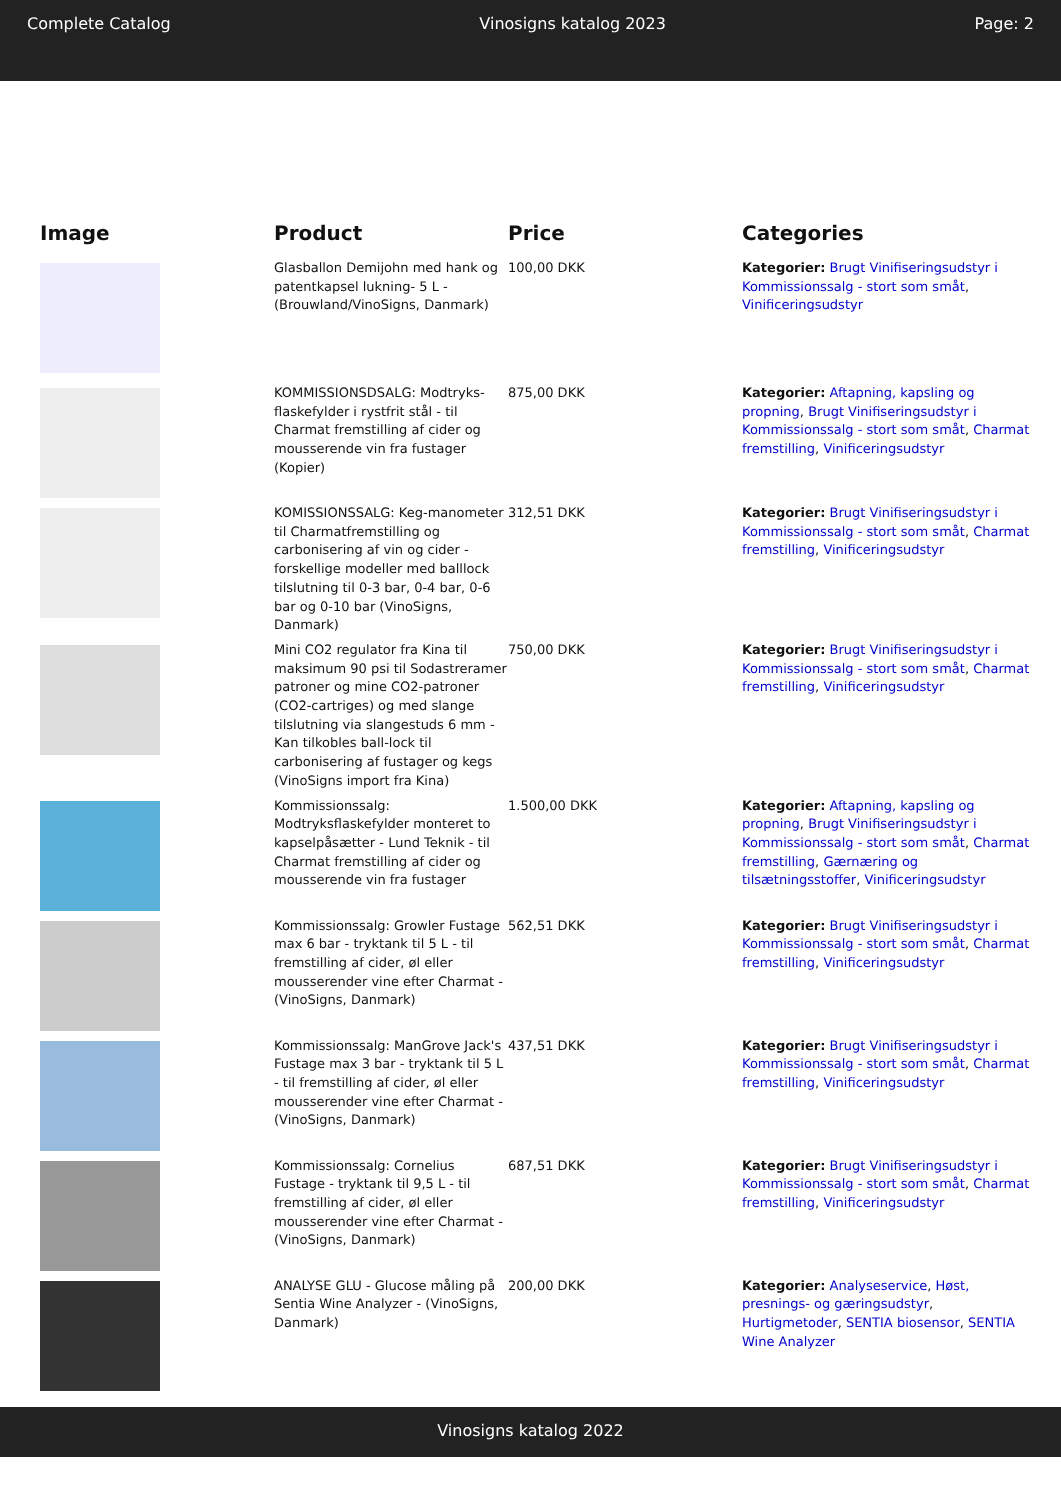Complete Catalog Vinosigns katalog 2023 Page: 2
| Image | Product | Price | Categories |
| --- | --- | --- | --- |
| | Glasballon Demijohn med hank og patentkapsel lukning- 5 L - (Brouwland/VinoSigns, Danmark) | 100,00 DKK | Kategorier: Brugt Vinifiseringsudstyr i Kommissionssalg - stort som småt , Vinificeringsudstyr |
| | KOMMISSIONSDSALG: Modtryks-flaskefylder i rystfrit stål - til Charmat fremstilling af cider og mousserende vin fra fustager (Kopier) | 875,00 DKK | Kategorier: Aftapning, kapsling og propning , Brugt Vinifiseringsudstyr i Kommissionssalg - stort som småt , Charmat fremstilling , Vinificeringsudstyr |
| | KOMISSIONSSALG: Keg-manometer til Charmatfremstilling og carbonisering af vin og cider - forskellige modeller med balllock tilslutning til 0-3 bar, 0-4 bar, 0-6 bar og 0-10 bar (VinoSigns, Danmark) | 312,51 DKK | Kategorier: Brugt Vinifiseringsudstyr i Kommissionssalg - stort som småt , Charmat fremstilling , Vinificeringsudstyr |
| | Mini CO2 regulator fra Kina til maksimum 90 psi til Sodastreramer patroner og mine CO2-patroner (CO2-cartriges) og med slange tilslutning via slangestuds 6 mm - Kan tilkobles ball-lock til carbonisering af fustager og kegs (VinoSigns import fra Kina) | 750,00 DKK | Kategorier: Brugt Vinifiseringsudstyr i Kommissionssalg - stort som småt , Charmat fremstilling , Vinificeringsudstyr |
| | Kommissionssalg: Modtryksflaskefylder monteret to kapselpåsætter - Lund Teknik - til Charmat fremstilling af cider og mousserende vin fra fustager | 1.500,00 DKK | Kategorier: Aftapning, kapsling og propning , Brugt Vinifiseringsudstyr i Kommissionssalg - stort som småt , Charmat fremstilling , Gærnæring og tilsætningsstoffer , Vinificeringsudstyr |
| | Kommissionssalg: Growler Fustage max 6 bar - tryktank til 5 L - til fremstilling af cider, øl eller mousserender vine efter Charmat - (VinoSigns, Danmark) | 562,51 DKK | Kategorier: Brugt Vinifiseringsudstyr i Kommissionssalg - stort som småt , Charmat fremstilling , Vinificeringsudstyr |
| | Kommissionssalg: ManGrove Jack's Fustage max 3 bar - tryktank til 5 L - til fremstilling af cider, øl eller mousserender vine efter Charmat - (VinoSigns, Danmark) | 437,51 DKK | Kategorier: Brugt Vinifiseringsudstyr i Kommissionssalg - stort som småt , Charmat fremstilling , Vinificeringsudstyr |
| | Kommissionssalg: Cornelius Fustage - tryktank til 9,5 L - til fremstilling af cider, øl eller mousserender vine efter Charmat - (VinoSigns, Danmark) | 687,51 DKK | Kategorier: Brugt Vinifiseringsudstyr i Kommissionssalg - stort som småt , Charmat fremstilling , Vinificeringsudstyr |
| | ANALYSE GLU - Glucose måling på Sentia Wine Analyzer - (VinoSigns, Danmark) | 200,00 DKK | Kategorier: Analyseservice , Høst, presnings- og gæringsudstyr , Hurtigmetoder , SENTIA biosensor , SENTIA Wine Analyzer |
Vinosigns katalog 2022